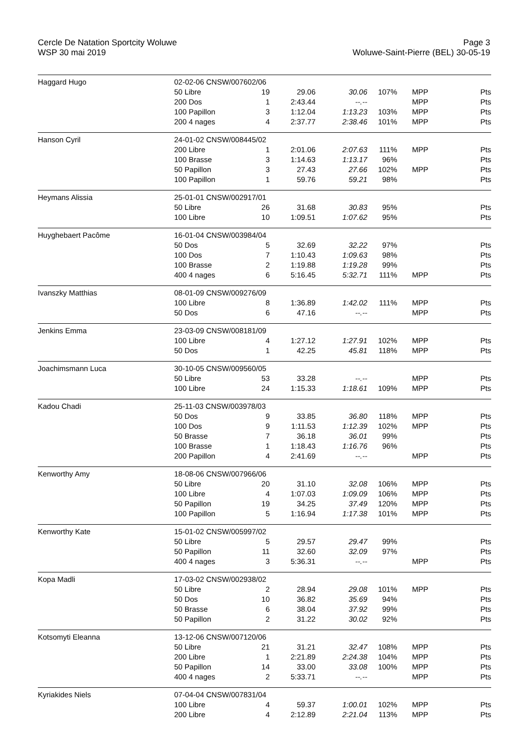Cercle De Natation Sportcity Woluwe
WSP 30 mai 2019
Page 3
Woluwe-Saint-Pierre (BEL) 30-05-19
| Haggard Hugo | 02-02-06 CNSW/007602/06 | | | | | | |
| | 50 Libre | 19 | 29.06 | 30.06 | 107% | MPP | Pts |
| | 200 Dos | 1 | 2:43.44 | --.-- | | MPP | Pts |
| | 100 Papillon | 3 | 1:12.04 | 1:13.23 | 103% | MPP | Pts |
| | 200 4 nages | 4 | 2:37.77 | 2:38.46 | 101% | MPP | Pts |
| Hanson Cyril | 24-01-02 CNSW/008445/02 | | | | | | |
| | 200 Libre | 1 | 2:01.06 | 2:07.63 | 111% | MPP | Pts |
| | 100 Brasse | 3 | 1:14.63 | 1:13.17 | 96% | | Pts |
| | 50 Papillon | 3 | 27.43 | 27.66 | 102% | MPP | Pts |
| | 100 Papillon | 1 | 59.76 | 59.21 | 98% | | Pts |
| Heymans Alissia | 25-01-01 CNSW/002917/01 | | | | | | |
| | 50 Libre | 26 | 31.68 | 30.83 | 95% | | Pts |
| | 100 Libre | 10 | 1:09.51 | 1:07.62 | 95% | | Pts |
| Huyghebaert Pacôme | 16-01-04 CNSW/003984/04 | | | | | | |
| | 50 Dos | 5 | 32.69 | 32.22 | 97% | | Pts |
| | 100 Dos | 7 | 1:10.43 | 1:09.63 | 98% | | Pts |
| | 100 Brasse | 2 | 1:19.88 | 1:19.28 | 99% | | Pts |
| | 400 4 nages | 6 | 5:16.45 | 5:32.71 | 111% | MPP | Pts |
| Ivanszky Matthias | 08-01-09 CNSW/009276/09 | | | | | | |
| | 100 Libre | 8 | 1:36.89 | 1:42.02 | 111% | MPP | Pts |
| | 50 Dos | 6 | 47.16 | --.-- | | MPP | Pts |
| Jenkins Emma | 23-03-09 CNSW/008181/09 | | | | | | |
| | 100 Libre | 4 | 1:27.12 | 1:27.91 | 102% | MPP | Pts |
| | 50 Dos | 1 | 42.25 | 45.81 | 118% | MPP | Pts |
| Joachimsmann Luca | 30-10-05 CNSW/009560/05 | | | | | | |
| | 50 Libre | 53 | 33.28 | --.-- | | MPP | Pts |
| | 100 Libre | 24 | 1:15.33 | 1:18.61 | 109% | MPP | Pts |
| Kadou Chadi | 25-11-03 CNSW/003978/03 | | | | | | |
| | 50 Dos | 9 | 33.85 | 36.80 | 118% | MPP | Pts |
| | 100 Dos | 9 | 1:11.53 | 1:12.39 | 102% | MPP | Pts |
| | 50 Brasse | 7 | 36.18 | 36.01 | 99% | | Pts |
| | 100 Brasse | 1 | 1:18.43 | 1:16.76 | 96% | | Pts |
| | 200 Papillon | 4 | 2:41.69 | --.-- | | MPP | Pts |
| Kenworthy Amy | 18-08-06 CNSW/007966/06 | | | | | | |
| | 50 Libre | 20 | 31.10 | 32.08 | 106% | MPP | Pts |
| | 100 Libre | 4 | 1:07.03 | 1:09.09 | 106% | MPP | Pts |
| | 50 Papillon | 19 | 34.25 | 37.49 | 120% | MPP | Pts |
| | 100 Papillon | 5 | 1:16.94 | 1:17.38 | 101% | MPP | Pts |
| Kenworthy Kate | 15-01-02 CNSW/005997/02 | | | | | | |
| | 50 Libre | 5 | 29.57 | 29.47 | 99% | | Pts |
| | 50 Papillon | 11 | 32.60 | 32.09 | 97% | | Pts |
| | 400 4 nages | 3 | 5:36.31 | --.-- | | MPP | Pts |
| Kopa Madli | 17-03-02 CNSW/002938/02 | | | | | | |
| | 50 Libre | 2 | 28.94 | 29.08 | 101% | MPP | Pts |
| | 50 Dos | 10 | 36.82 | 35.69 | 94% | | Pts |
| | 50 Brasse | 6 | 38.04 | 37.92 | 99% | | Pts |
| | 50 Papillon | 2 | 31.22 | 30.02 | 92% | | Pts |
| Kotsomyti Eleanna | 13-12-06 CNSW/007120/06 | | | | | | |
| | 50 Libre | 21 | 31.21 | 32.47 | 108% | MPP | Pts |
| | 200 Libre | 1 | 2:21.89 | 2:24.38 | 104% | MPP | Pts |
| | 50 Papillon | 14 | 33.00 | 33.08 | 100% | MPP | Pts |
| | 400 4 nages | 2 | 5:33.71 | --.-- | | MPP | Pts |
| Kyriakides Niels | 07-04-04 CNSW/007831/04 | | | | | | |
| | 100 Libre | 4 | 59.37 | 1:00.01 | 102% | MPP | Pts |
| | 200 Libre | 4 | 2:12.89 | 2:21.04 | 113% | MPP | Pts |